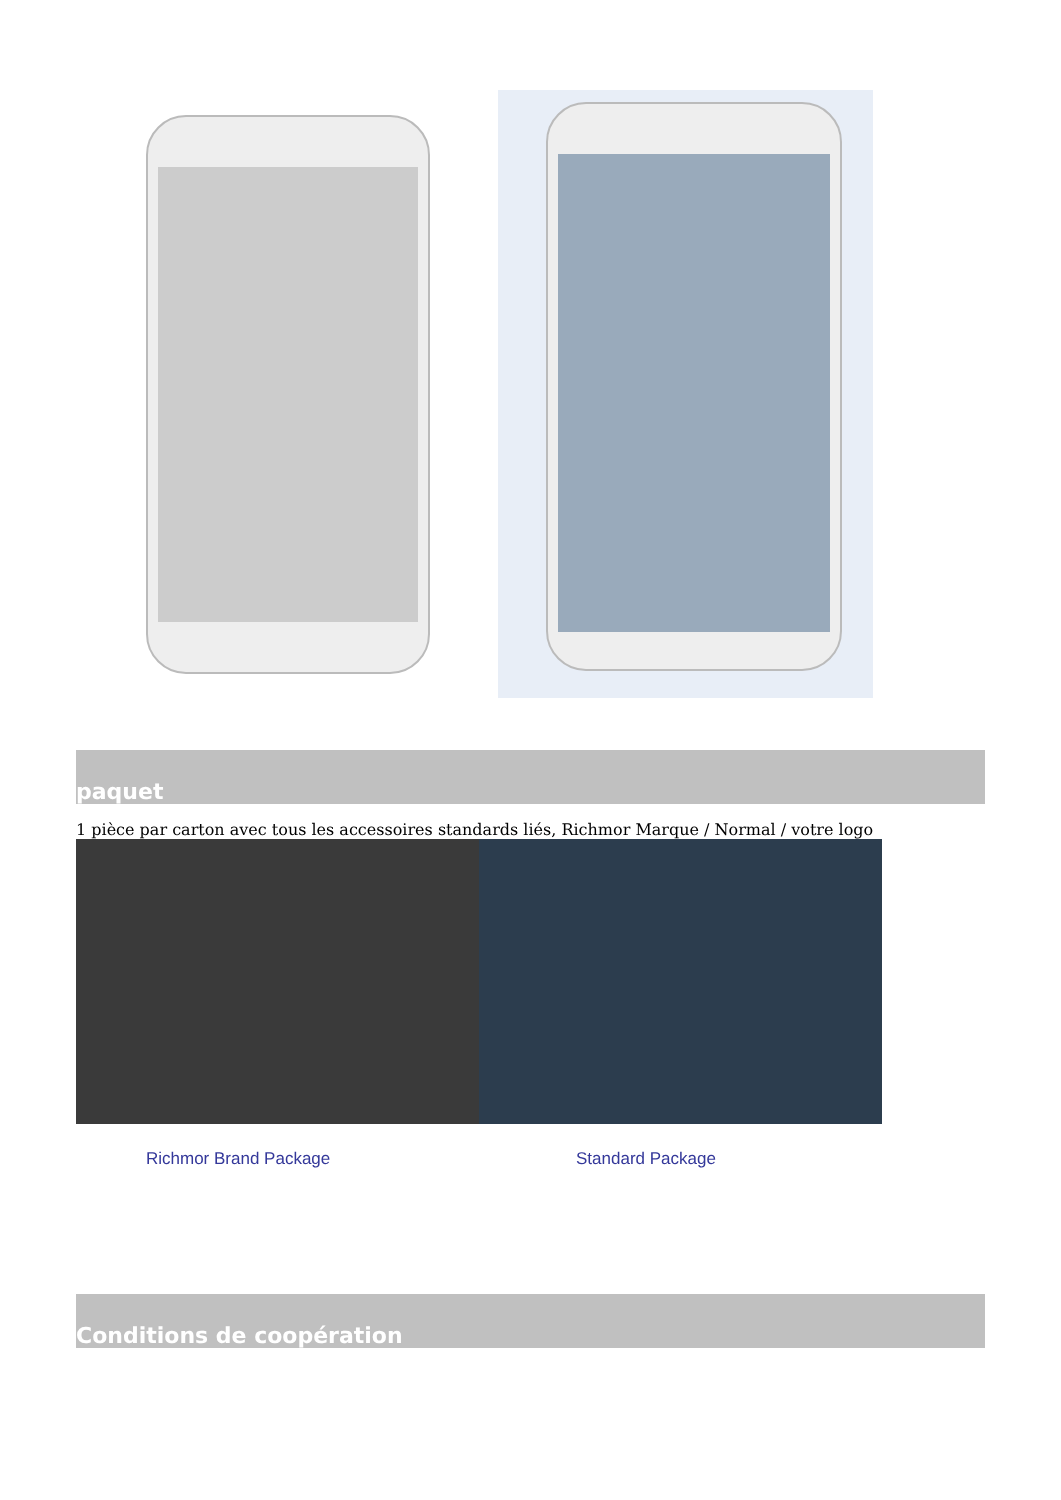paquet
1 pièce par carton avec tous les accessoires standards liés, Richmor Marque / Normal / votre logo
Richmor Brand Package Standard Package
Conditions de coopération